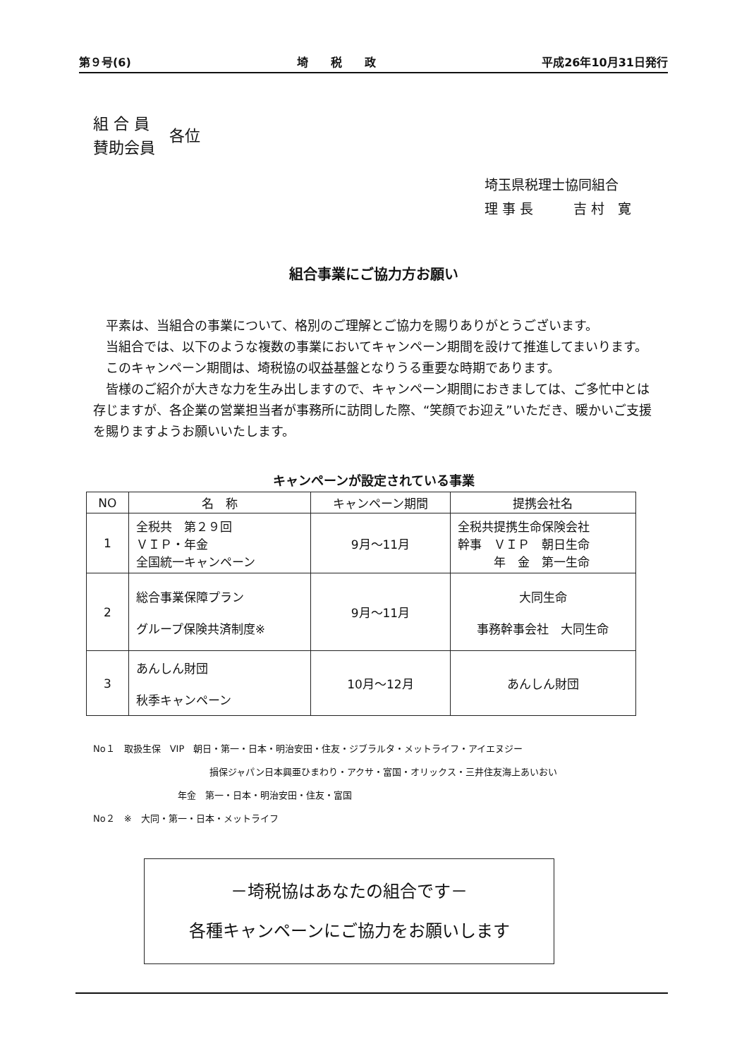第９号(6) 埼　　税　　政 平成26年10月31日発行
組 合 員
賛助会員
各位
埼玉県税理士協同組合
理 事 長　　　吉 村　寛
組合事業にご協力方お願い
平素は、当組合の事業について、格別のご理解とご協力を賜りありがとうございます。
当組合では、以下のような複数の事業においてキャンペーン期間を設けて推進してまいります。
このキャンペーン期間は、埼税協の収益基盤となりうる重要な時期であります。
皆様のご紹介が大きな力を生み出しますので、キャンペーン期間におきましては、ご多忙中とは存じますが、各企業の営業担当者が事務所に訪問した際、“笑顔でお迎え”いただき、暖かいご支援を賜りますようお願いいたします。
キャンペーンが設定されている事業
| NO | 名 称 | キャンペーン期間 | 提携会社名 |
| --- | --- | --- | --- |
| 1 | 全税共 第２９回 ＶＩＰ・年金 全国統一キャンペーン | 9月～11月 | 全税共提携生命保険会社 幹事 ＶＩＰ 朝日生命 年 金 第一生命 |
| 2 | 総合事業保障プラン グループ保険共済制度※ | 9月～11月 | 大同生命 事務幹事会社 大同生命 |
| 3 | あんしん財団 秋季キャンペーン | 10月～12月 | あんしん財団 |
No１　取扱生保　VIP　朝日・第一・日本・明治安田・住友・ジブラルタ・メットライフ・アイエヌジー
損保ジャパン日本興亜ひまわり・アクサ・富国・オリックス・三井住友海上あいおい
年金　第一・日本・明治安田・住友・富国
No２　※　大同・第一・日本・メットライフ
－埼税協はあなたの組合です－
各種キャンペーンにご協力をお願いします